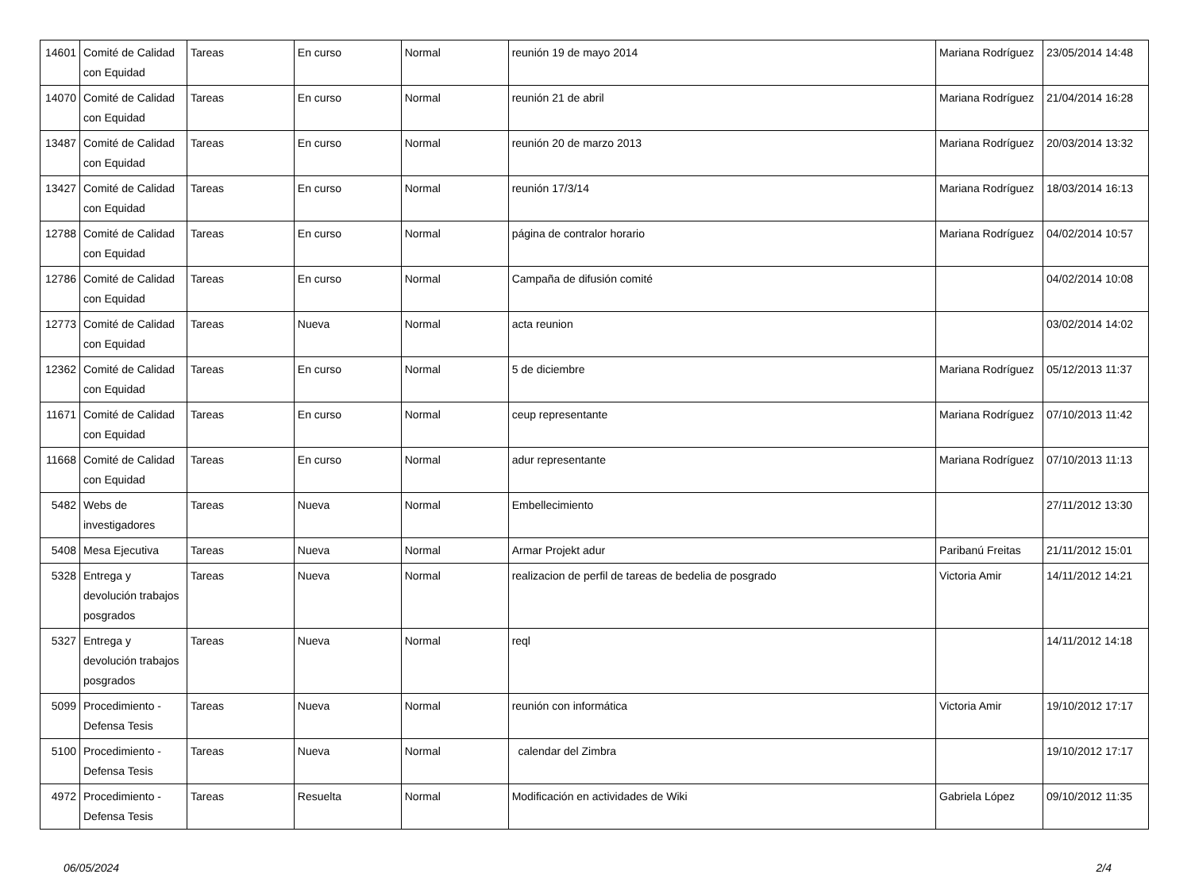| 14601 | Comité de Calidad con Equidad | Tareas | En curso | Normal | reunión 19 de mayo 2014 | Mariana Rodríguez | 23/05/2014 14:48 |
| 14070 | Comité de Calidad con Equidad | Tareas | En curso | Normal | reunión 21 de abril | Mariana Rodríguez | 21/04/2014 16:28 |
| 13487 | Comité de Calidad con Equidad | Tareas | En curso | Normal | reunión 20 de marzo 2013 | Mariana Rodríguez | 20/03/2014 13:32 |
| 13427 | Comité de Calidad con Equidad | Tareas | En curso | Normal | reunión 17/3/14 | Mariana Rodríguez | 18/03/2014 16:13 |
| 12788 | Comité de Calidad con Equidad | Tareas | En curso | Normal | página de contralor horario | Mariana Rodríguez | 04/02/2014 10:57 |
| 12786 | Comité de Calidad con Equidad | Tareas | En curso | Normal | Campaña de difusión comité | | 04/02/2014 10:08 |
| 12773 | Comité de Calidad con Equidad | Tareas | Nueva | Normal | acta reunion | | 03/02/2014 14:02 |
| 12362 | Comité de Calidad con Equidad | Tareas | En curso | Normal | 5 de diciembre | Mariana Rodríguez | 05/12/2013 11:37 |
| 11671 | Comité de Calidad con Equidad | Tareas | En curso | Normal | ceup representante | Mariana Rodríguez | 07/10/2013 11:42 |
| 11668 | Comité de Calidad con Equidad | Tareas | En curso | Normal | adur representante | Mariana Rodríguez | 07/10/2013 11:13 |
| 5482 | Webs de investigadores | Tareas | Nueva | Normal | Embellecimiento | | 27/11/2012 13:30 |
| 5408 | Mesa Ejecutiva | Tareas | Nueva | Normal | Armar Projekt adur | Paribanú Freitas | 21/11/2012 15:01 |
| 5328 | Entrega y devolución trabajos posgrados | Tareas | Nueva | Normal | realizacion de perfil de tareas de bedelia de posgrado | Victoria Amir | 14/11/2012 14:21 |
| 5327 | Entrega y devolución trabajos posgrados | Tareas | Nueva | Normal | reql | | 14/11/2012 14:18 |
| 5099 | Procedimiento - Defensa Tesis | Tareas | Nueva | Normal | reunión con informática | Victoria Amir | 19/10/2012 17:17 |
| 5100 | Procedimiento - Defensa Tesis | Tareas | Nueva | Normal | calendar del Zimbra | | 19/10/2012 17:17 |
| 4972 | Procedimiento - Defensa Tesis | Tareas | Resuelta | Normal | Modificación en actividades de Wiki | Gabriela López | 09/10/2012 11:35 |
06/05/2024 2/4